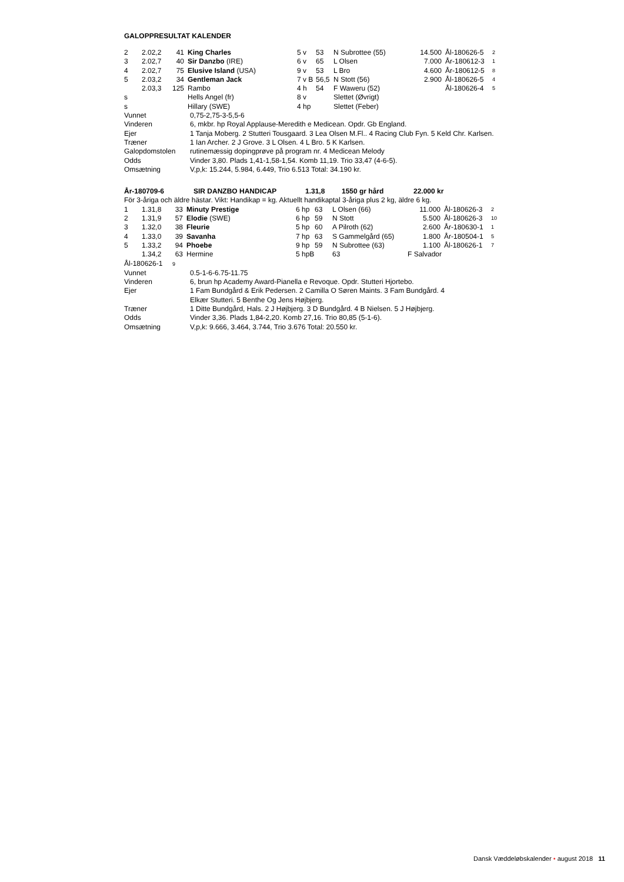GALOPPRESULTAT KALENDER
| 2 | 2.02,2 | 41 | King Charles | 5 v | 53 | N Subrottee (55) | 14.500 | Ål-180626-5 | 2 |
| 3 | 2.02,7 | 40 | Sir Danzbo (IRE) | 6 v | 65 | L Olsen | 7.000 | År-180612-3 | 1 |
| 4 | 2.02,7 | 75 | Elusive Island (USA) | 9 v | 53 | L Bro | 4.600 | År-180612-5 | 8 |
| 5 | 2.03,2 | 34 | Gentleman Jack | 7 v B | 56,5 | N Stott (56) | 2.900 | Ål-180626-5 | 4 |
| | 2.03,3 | 125 | Rambo | 4 h | 54 | F Waweru (52) | | Ål-180626-4 | 5 |
| s | | | Hells Angel (fr) | 8 v | | Slettet (Øvrigt) | | | |
| s | | | Hillary (SWE) | 4 hp | | Slettet (Feber) | | | |
| Vunnet | 0,75-2,75-3-5,5-6 |
| Vinderen | 6, mkbr. hp Royal Applause-Meredith e Medicean. Opdr. Gb England. |
| Ejer | 1 Tanja Moberg. 2 Stutteri Tousgaard. 3 Lea Olsen M.Fl.. 4 Racing Club Fyn. 5 Keld Chr. Karlsen. |
| Træner | 1 Ian Archer. 2 J Grove. 3 L Olsen. 4 L Bro. 5 K Karlsen. |
| Galopdomstolen | rutinemæssig dopingprøve på program nr. 4 Medicean Melody |
| Odds | Vinder 3,80. Plads 1,41-1,58-1,54. Komb 11,19. Trio 33,47 (4-6-5). |
| Omsætning | V,p,k: 15.244, 5.984, 6.449, Trio 6.513 Total: 34.190 kr. |
| År-180709-6 | SIR DANZBO HANDICAP | 1.31,8 | 1550 gr hård | 22.000 kr |
För 3-åriga och äldre hästar. Vikt: Handikap = kg. Aktuellt handikaptal 3-åriga plus 2 kg, äldre 6 kg.
| 1 | 1.31,8 | 33 | Minuty Prestige | 6 hp | 63 | L Olsen (66) | 11.000 | Ål-180626-3 | 2 |
| 2 | 1.31,9 | 57 | Elodie (SWE) | 6 hp | 59 | N Stott | 5.500 | Ål-180626-3 | 10 |
| 3 | 1.32,0 | 38 | Fleurie | 5 hp | 60 | A Pilroth (62) | 2.600 | År-180630-1 | 1 |
| 4 | 1.33,0 | 39 | Savanha | 7 hp | 63 | S Gammelgård (65) | 1.800 | År-180504-1 | 5 |
| 5 | 1.33,2 | 94 | Phoebe | 9 hp | 59 | N Subrottee (63) | 1.100 | Ål-180626-1 | 7 |
| | 1.34,2 | 63 | Hermine | 5 hpB | | 63 | F Salvador | | |
Ål-180626-1 9
| Vunnet | 0.5-1-6-6.75-11.75 |
| Vinderen | 6, brun hp Academy Award-Pianella e Revoque. Opdr. Stutteri Hjortebo. |
| Ejer | 1 Fam Bundgård & Erik Pedersen. 2 Camilla O Søren Maints. 3 Fam Bundgård. 4 Elkær Stutteri. 5 Benthe Og Jens Højbjerg. |
| Træner | 1 Ditte Bundgård, Hals. 2 J Højbjerg. 3 D Bundgård. 4 B Nielsen. 5 J Højbjerg. |
| Odds | Vinder 3,36. Plads 1,84-2,20. Komb 27,16. Trio 80,85 (5-1-6). |
| Omsætning | V,p,k: 9.666, 3.464, 3.744, Trio 3.676 Total: 20.550 kr. |
Dansk Væddeløbskalender • august 2018 11